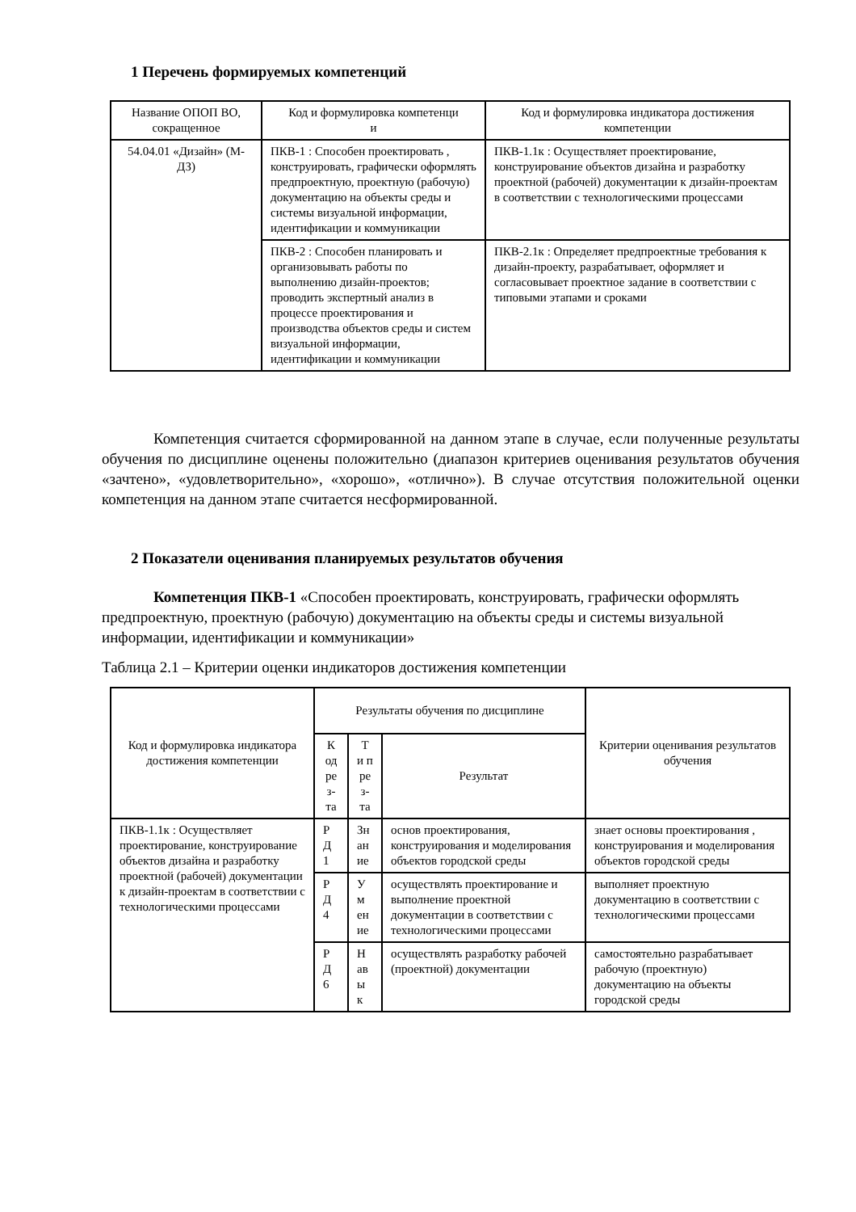1 Перечень формируемых компетенций
| Название ОПОП ВО, сокращенное | Код и формулировка компетенци и | Код и формулировка индикатора достижения компетенции |
| --- | --- | --- |
| 54.04.01 «Дизайн» (М-ДЗ) | ПКВ-1 : Способен проектировать , конструировать, графически оформлять предпроектную, проектную (рабочую) документацию на объекты среды и системы визуальной информации, идентификации и коммуникации | ПКВ-1.1к : Осуществляет проектирование, конструирование объектов дизайна и разработку проектной (рабочей) документации к дизайн-проектам в соответствии с технологическими процессами |
| | ПКВ-2 : Способен планировать и организовывать работы по выполнению дизайн-проектов; проводить экспертный анализ в процессе проектирования и производства объектов среды и систем визуальной информации, идентификации и коммуникации | ПКВ-2.1к : Определяет предпроектные требования к дизайн-проекту, разрабатывает, оформляет и согласовывает проектное задание в соответствии с типовыми этапами и сроками |
Компетенция считается сформированной на данном этапе в случае, если полученные результаты обучения по дисциплине оценены положительно (диапазон критериев оценивания результатов обучения «зачтено», «удовлетворительно», «хорошо», «отлично»). В случае отсутствия положительной оценки компетенция на данном этапе считается несформированной.
2 Показатели оценивания планируемых результатов обучения
Компетенция ПКВ-1 «Способен проектировать, конструировать, графически оформлять предпроектную, проектную (рабочую) документацию на объекты среды и системы визуальной информации, идентификации и коммуникации»
Таблица 2.1 – Критерии оценки индикаторов достижения компетенции
| Код и формулировка индикатора достижения компетенции | Результаты обучения по дисциплине | | | Критерии оценивания результатов обучения |
| --- | --- | --- | --- | --- |
| | К од ре з- та | Т и п ре з- та | Результат | |
| ПКВ-1.1к : Осуществляет проектирование, конструирование объектов дизайна и разработку проектной (рабочей) документации к дизайн-проектам в соответствии с технологическими процессами | Р Д 1 | Зн ан ие | основ проектирования, конструирования и моделирования объектов городской среды | знает основы проектирования , конструирования и моделирования объектов городской среды |
| | Р Д 4 | У м ен ие | осуществлять проектирование и выполнение проектной документации в соответствии с технологическими процессами | выполняет проектную документацию в соответствии с технологическими процессами |
| | Р Д 6 | Н ав ы к | осуществлять разработку рабочей (проектной) документации | самостоятельно разрабатывает рабочую (проектную) документацию на объекты городской среды |